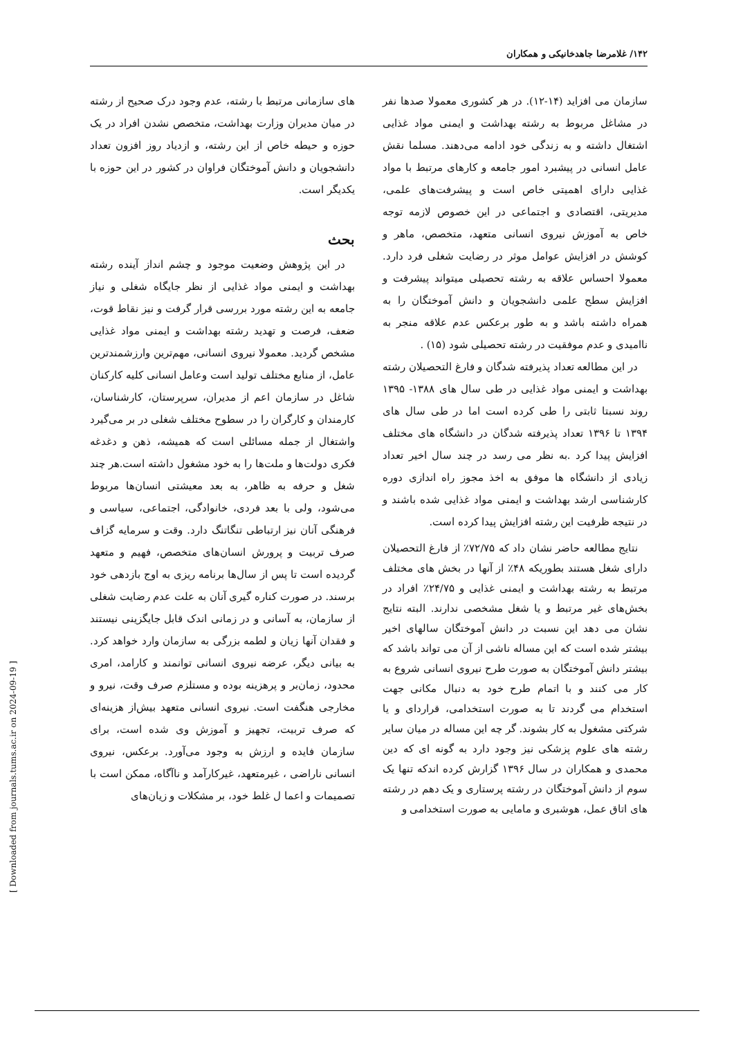۱۴۲/ غلامرضا جاهدخانیکی و همکاران
های سازمانی مرتبط با رشته، عدم وجود درک صحیح از رشته در میان مدیران وزارت بهداشت، متخصص نشدن افراد در یک حوزه و حیطه خاص از این رشته، و ازدیاد روز افزون تعداد دانشجویان و دانش آموختگان فراوان در کشور در این حوزه با یکدیگر است.
بحث
در این پژوهش وضعیت موجود و چشم انداز آینده رشته بهداشت و ایمنی مواد غذایی از نظر جایگاه شغلی و نیاز جامعه به این رشته مورد بررسی قرار گرفت و نیز نقاط قوت، ضعف، فرصت و تهدید رشته بهداشت و ایمنی مواد غذایی مشخص گردید. معمولا نیروی انسانی، مهم‌ترین وارزشمندترین عامل، از منابع مختلف تولید است وعامل انسانی کلیه کارکنان شاغل در سازمان اعم از مدیران، سرپرستان، کارشناسان، کارمندان و کارگران را در سطوح مختلف شغلی در بر می‌گیرد واشتغال از جمله مسائلی است که همیشه، ذهن و دغدغه فکری دولت‌ها و ملت‌ها را به خود مشغول داشته است.هر چند شغل و حرفه به ظاهر، به بعد معیشتی انسان‌ها مربوط می‌شود، ولی با بعد فردی، خانوادگی، اجتماعی، سیاسی و فرهنگی آنان نیز ارتباطی تنگاتنگ دارد. وقت و سرمایه گزاف صرف تربیت و پرورش انسان‌های متخصص، فهیم و متعهد گردیده است تا پس از سال‌ها برنامه ریزی به اوج بازدهی خود برسند. در صورت کناره گیری آنان به علت عدم رضایت شغلی از سازمان، به آسانی و در زمانی اندک قابل جایگزینی نیستند و فقدان آنها زیان و لطمه بزرگی به سازمان وارد خواهد کرد. به بیانی دیگر، عرضه نیروی انسانی توانمند و کارامد، امری محدود، زمان‌بر و پرهزینه بوده و مستلزم صرف وقت، نیرو و مخارجی هنگفت است. نیروی انسانی متعهد بیش‌از هزینه‌ای که صرف تربیت، تجهیز و آموزش وی شده است، برای سازمان فایده و ارزش به وجود می‌آورد. برعکس، نیروی انسانی ناراضی ، غیرمتعهد، غیرکارآمد و ناآگاه، ممکن است با تصمیمات و اعما ل غلط خود، بر مشکلات و زیان‌های
سازمان می افزاید (۱۴-۱۲). در هر کشوری معمولا صدها نفر در مشاغل مربوط به رشته بهداشت و ایمنی مواد غذایی اشتغال داشته و به زندگی خود ادامه می‌دهند. مسلما نقش عامل انسانی در پیشبرد امور جامعه و کارهای مرتبط با مواد غذایی دارای اهمیتی خاص است و پیشرفت‌های علمی، مدیریتی، اقتصادی و اجتماعی در این خصوص لازمه توجه خاص به آموزش نیروی انسانی متعهد، متخصص، ماهر و کوشش در افزایش عوامل موثر در رضایت شغلی فرد دارد. معمولا احساس علاقه به رشته تحصیلی میتواند پیشرفت و افزایش سطح علمی دانشجویان و دانش آموختگان را به همراه داشته باشد و به طور برعکس عدم علاقه منجر به ناامیدی و عدم موفقیت در رشته تحصیلی شود (۱۵) .
در این مطالعه تعداد پذیرفته شدگان و فارغ التحصیلان رشته بهداشت و ایمنی مواد غذایی در طی سال های ۱۳۸۸- ۱۳۹۵ روند نسبتا ثابتی را طی کرده است اما در طی سال های ۱۳۹۴ تا ۱۳۹۶ تعداد پذیرفته شدگان در دانشگاه های مختلف افزایش پیدا کرد .به نظر می رسد در چند سال اخیر تعداد زیادی از دانشگاه ها موفق به اخذ مجوز راه اندازی دوره کارشناسی ارشد بهداشت و ایمنی مواد غذایی شده باشند و در نتیجه ظرفیت این رشته افزایش پیدا کرده است.
نتایج مطالعه حاضر نشان داد که ۷۲/۷۵٪ از فارغ التحصیلان دارای شغل هستند بطوریکه ۴۸٪ از آنها در بخش های مختلف مرتبط به رشته بهداشت و ایمنی غذایی و ۲۴/۷۵٪ افراد در بخش‌های غیر مرتبط و یا شغل مشخصی ندارند. البته نتایج نشان می دهد این نسبت در دانش آموختگان سالهای اخیر بیشتر شده است که این مساله ناشی از آن می تواند باشد که بیشتر دانش آموختگان به صورت طرح نیروی انسانی شروع به کار می کنند و با اتمام طرح خود به دنبال مکانی جهت استخدام می گردند تا به صورت استخدامی، قراردای و یا شرکتی مشغول به کار بشوند. گر چه این مساله در میان سایر رشته های علوم پزشکی نیز وجود دارد به گونه ای که دین محمدی و همکاران در سال ۱۳۹۶ گزارش کرده اندکه تنها یک سوم از دانش آموختگان در رشته پرستاری و یک دهم در رشته های اتاق عمل، هوشبری و مامایی به صورت استخدامی و
[ Downloaded from journals.tums.ac.ir on 2024-09-19 ]